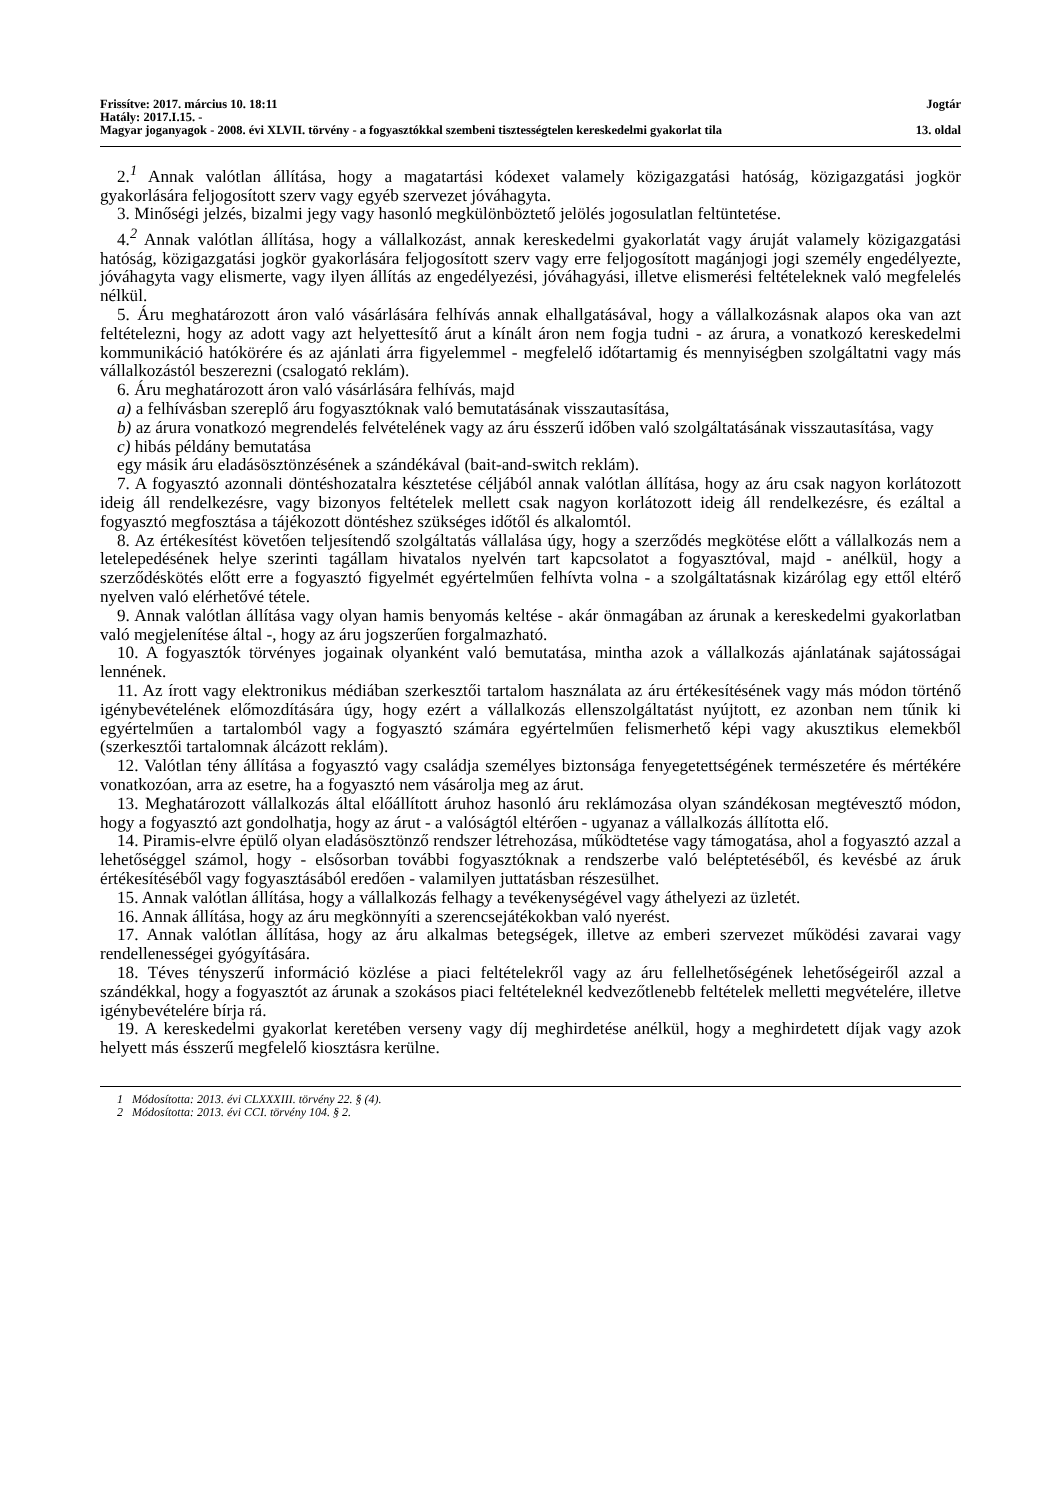Frissítve: 2017. március 10. 18:11 Jogtár
Hatály: 2017.I.15. -
Magyar joganyagok - 2008. évi XLVII. törvény - a fogyasztókkal szembeni tisztességtelen kereskedelmi gyakorlat tila 13. oldal
2.<sup>1</sup> Annak valótlan állítása, hogy a magatartási kódexet valamely közigazgatási hatóság, közigazgatási jogkör gyakorlására feljogosított szerv vagy egyéb szervezet jóváhagyta.
3. Minőségi jelzés, bizalmi jegy vagy hasonló megkülönböztető jelölés jogosulatlan feltüntetése.
4.<sup>2</sup> Annak valótlan állítása, hogy a vállalkozást, annak kereskedelmi gyakorlatát vagy áruját valamely közigazgatási hatóság, közigazgatási jogkör gyakorlására feljogosított szerv vagy erre feljogosított magánjogi jogi személy engedélyezte, jóváhagyta vagy elismerte, vagy ilyen állítás az engedélyezési, jóváhagyási, illetve elismerési feltételeknek való megfelelés nélkül.
5. Áru meghatározott áron való vásárlására felhívás annak elhallgatásával, hogy a vállalkozásnak alapos oka van azt feltételezni, hogy az adott vagy azt helyettesítő árut a kínált áron nem fogja tudni - az árura, a vonatkozó kereskedelmi kommunikáció hatókörére és az ajánlati árra figyelemmel - megfelelő időtartamig és mennyiségben szolgáltatni vagy más vállalkozástól beszerezni (csalogató reklám).
6. Áru meghatározott áron való vásárlására felhívás, majd
a) a felhívásban szereplő áru fogyasztóknak való bemutatásának visszautasítása,
b) az árura vonatkozó megrendelés felvételének vagy az áru ésszerű időben való szolgáltatásának visszautasítása, vagy
c) hibás példány bemutatása
egy másik áru eladásösztönzésének a szándékával (bait-and-switch reklám).
7. A fogyasztó azonnali döntéshozatalra késztetése céljából annak valótlan állítása, hogy az áru csak nagyon korlátozott ideig áll rendelkezésre, vagy bizonyos feltételek mellett csak nagyon korlátozott ideig áll rendelkezésre, és ezáltal a fogyasztó megfosztása a tájékozott döntéshez szükséges időtől és alkalomtól.
8. Az értékesítést követően teljesítendő szolgáltatás vállalása úgy, hogy a szerződés megkötése előtt a vállalkozás nem a letelepedésének helye szerinti tagállam hivatalos nyelvén tart kapcsolatot a fogyasztóval, majd - anélkül, hogy a szerződéskötés előtt erre a fogyasztó figyelmét egyértelműen felhívta volna - a szolgáltatásnak kizárólag egy ettől eltérő nyelven való elérhetővé tétele.
9. Annak valótlan állítása vagy olyan hamis benyomás keltése - akár önmagában az árunak a kereskedelmi gyakorlatban való megjelenítése által -, hogy az áru jogszerűen forgalmazható.
10. A fogyasztók törvényes jogainak olyanként való bemutatása, mintha azok a vállalkozás ajánlatának sajátosságai lennének.
11. Az írott vagy elektronikus médiában szerkesztői tartalom használata az áru értékesítésének vagy más módon történő igénybevételének előmozdítására úgy, hogy ezért a vállalkozás ellenszolgáltatást nyújtott, ez azonban nem tűnik ki egyértelműen a tartalomból vagy a fogyasztó számára egyértelműen felismerhető képi vagy akusztikus elemekből (szerkesztői tartalomnak álcázott reklám).
12. Valótlan tény állítása a fogyasztó vagy családja személyes biztonsága fenyegetettségének természetére és mértékére vonatkozóan, arra az esetre, ha a fogyasztó nem vásárolja meg az árut.
13. Meghatározott vállalkozás által előállított áruhoz hasonló áru reklámozása olyan szándékosan megtévesztő módon, hogy a fogyasztó azt gondolhatja, hogy az árut - a valóságtól eltérően - ugyanaz a vállalkozás állította elő.
14. Piramis-elvre épülő olyan eladásösztönző rendszer létrehozása, működtetése vagy támogatása, ahol a fogyasztó azzal a lehetőséggel számol, hogy - elsősorban további fogyasztóknak a rendszerbe való beléptetéséből, és kevésbé az áruk értékesítéséből vagy fogyasztásából eredően - valamilyen juttatásban részesülhet.
15. Annak valótlan állítása, hogy a vállalkozás felhagy a tevékenységével vagy áthelyezi az üzletét.
16. Annak állítása, hogy az áru megkönnyíti a szerencsejátékokban való nyerést.
17. Annak valótlan állítása, hogy az áru alkalmas betegségek, illetve az emberi szervezet működési zavarai vagy rendellenességei gyógyítására.
18. Téves tényszerű információ közlése a piaci feltételekről vagy az áru fellelhetőségének lehetőségeiről azzal a szándékkal, hogy a fogyasztót az árunak a szokásos piaci feltételeknél kedvezőtlenebb feltételek melletti megvételére, illetve igénybevételére bírja rá.
19. A kereskedelmi gyakorlat keretében verseny vagy díj meghirdetése anélkül, hogy a meghirdetett díjak vagy azok helyett más ésszerű megfelelő kiosztásra kerülne.
1 Módosította: 2013. évi CLXXXIII. törvény 22. § (4).
2 Módosította: 2013. évi CCI. törvény 104. § 2.